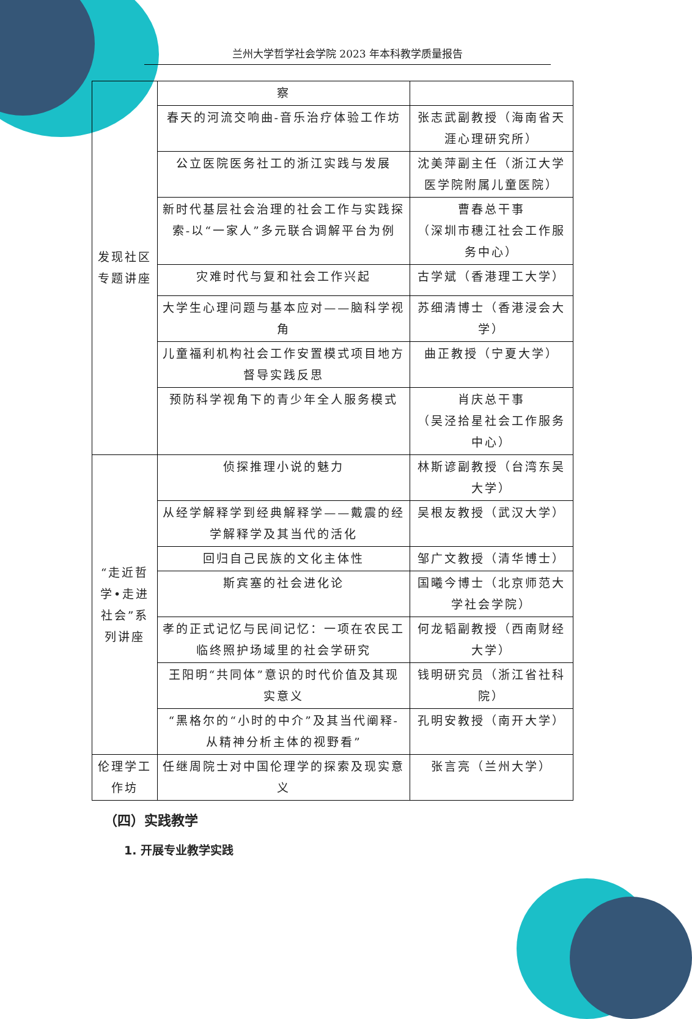兰州大学哲学社会学院 2023 年本科教学质量报告
| 发现社区专题讲座 | 察 | |
| | 春天的河流交响曲-音乐治疗体验工作坊 | 张志武副教授（海南省天涯心理研究所） |
| | 公立医院医务社工的浙江实践与发展 | 沈美萍副主任（浙江大学医学院附属儿童医院） |
| | 新时代基层社会治理的社会工作与实践探索-以“一家人”多元联合调解平台为例 | 曹春总干事 （深圳市穗江社会工作服务中心） |
| | 灾难时代与复和社会工作兴起 | 古学斌（香港理工大学） |
| | 大学生心理问题与基本应对——脑科学视角 | 苏细清博士（香港浸会大学） |
| | 儿童福利机构社会工作安置模式项目地方督导实践反思 | 曲正教授（宁夏大学） |
| | 预防科学视角下的青少年全人服务模式 | 肖庆总干事 （吴泾拾星社会工作服务中心） |
| “走近哲学•走进社会”系列讲座 | 侦探推理小说的魅力 | 林斯谚副教授（台湾东吴大学） |
| | 从经学解释学到经典解释学——戴震的经学解释学及其当代的活化 | 吴根友教授（武汉大学） |
| | 回归自己民族的文化主体性 | 邹广文教授（清华博士） |
| | 斯宾塞的社会进化论 | 国曦今博士（北京师范大学社会学院） |
| | 孝的正式记忆与民间记忆：一项在农民工临终照护场域里的社会学研究 | 何龙韬副教授（西南财经大学） |
| | 王阳明“共同体”意识的时代价值及其现实意义 | 钱明研究员（浙江省社科院） |
| | “黑格尔的“小时的中介”及其当代阐释-从精神分析主体的视野看” | 孔明安教授（南开大学） |
| 伦理学工作坊 | 任继周院士对中国伦理学的探索及现实意义 | 张言亮（兰州大学） |
（四）实践教学
1. 开展专业教学实践